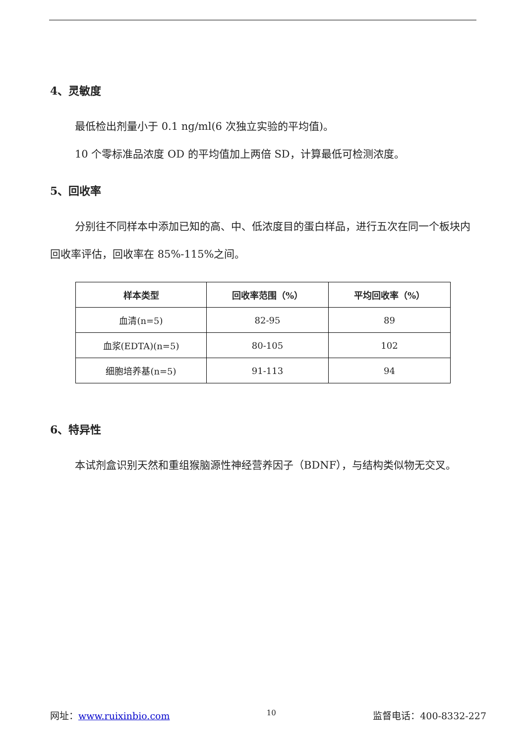4、灵敏度
最低检出剂量小于 0.1 ng/ml(6 次独立实验的平均值)。
10 个零标准品浓度 OD 的平均值加上两倍 SD，计算最低可检测浓度。
5、回收率
分别往不同样本中添加已知的高、中、低浓度目的蛋白样品，进行五次在同一个板块内回收率评估，回收率在 85%-115%之间。
| 样本类型 | 回收率范围（%） | 平均回收率（%） |
| --- | --- | --- |
| 血清(n=5) | 82-95 | 89 |
| 血浆(EDTA)(n=5) | 80-105 | 102 |
| 细胞培养基(n=5) | 91-113 | 94 |
6、特异性
本试剂盒识别天然和重组猴脑源性神经营养因子（BDNF），与结构类似物无交叉。
网址：www.ruixinbio.com 10 监督电话：400-8332-227